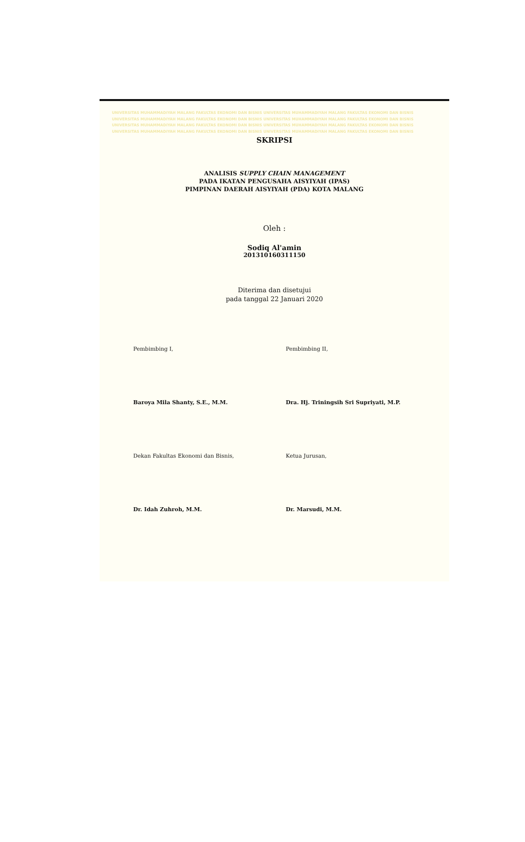UNIVERSITAS MUHAMMADIYAH MALANG FAKULTAS EKONOMI DAN BISNIS UNIVERSITAS MUHAMMADIYAH MALANG FAKULTAS EKONOMI DAN BISNIS
UNIVERSITAS MUHAMMADIYAH MALANG FAKULTAS EKONOMI DAN BISNIS UNIVERSITAS MUHAMMADIYAH MALANG FAKULTAS EKONOMI DAN BISNIS
UNIVERSITAS MUHAMMADIYAH MALANG FAKULTAS EKONOMI DAN BISNIS UNIVERSITAS MUHAMMADIYAH MALANG FAKULTAS EKONOMI DAN BISNIS
UNIVERSITAS MUHAMMADIYAH MALANG FAKULTAS EKONOMI DAN BISNIS UNIVERSITAS MUHAMMADIYAH MALANG FAKULTAS EKONOMI DAN BISNIS
SKRIPSI
ANALISIS SUPPLY CHAIN MANAGEMENT
PADA IKATAN PENGUSAHA AISYIYAH (IPAS)
PIMPINAN DAERAH AISYIYAH (PDA) KOTA MALANG
Oleh :
Sodiq Al'amin
201310160311150
Diterima dan disetujui
pada tanggal 22 Januari 2020
Pembimbing I, Pembimbing II,
Baroya Mila Shanty, S.E., M.M. Dra. Hj. Triningsih Sri Supriyati, M.P.
Dekan Fakultas Ekonomi dan Bisnis, Ketua Jurusan,
Dr. Idah Zuhroh, M.M. Dr. Marsudi, M.M.